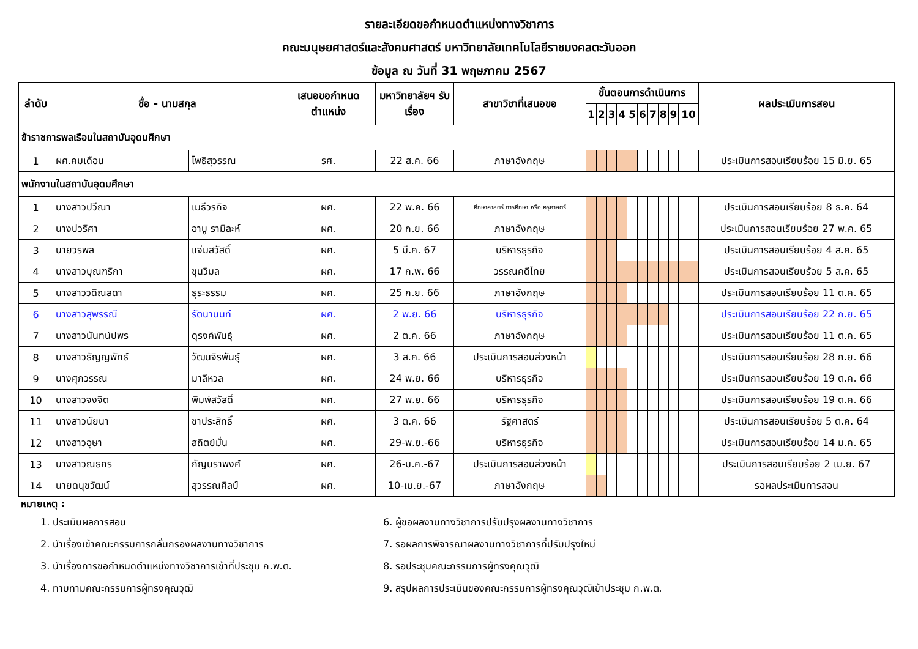รายละเอียดขอกำหนดตำแหน่งทางวิชาการ
คณะมนุษยศาสตร์และสังคมศาสตร์ มหาวิทยาลัยเทคโนโลยีราชมงคลตะวันออก
ข้อมูล ณ วันที่ 31 พฤษภาคม 2567
| ลำดับ | ชื่อ - นามสกุล | | เสนอขอกำหนดตำแหน่ง | มหาวิทยาลัยฯ รับเรื่อง | สาขาวิชาที่เสนอขอ | ขั้นตอนการดำเนินการ | | | | | | | | | | ผลประเมินการสอน |
| --- | --- | --- | --- | --- | --- | --- | --- | --- | --- | --- | --- | --- | --- | --- | --- | --- |
| | | | | | | 1 | 2 | 3 | 4 | 5 | 6 | 7 | 8 | 9 | 10 | |
| ข้าราชการพลเรือนในสถาบันอุดมศึกษา | | | | | | | | | | | | | | | | |
| 1 | ผศ.คมเดือน | โพธิสุวรรณ | รศ. | 22 ส.ค. 66 | ภาษาอังกฤษ | | | | | | | | | | | ประเมินการสอนเรียบร้อย 15 มิ.ย. 65 |
| พนักงานในสถาบันอุดมศึกษา | | | | | | | | | | | | | | | | |
| 1 | นางสาวปวีณา | เมธีวรกิจ | ผศ. | 22 พ.ค. 66 | ศึกษาศาสตร์ การศึกษา หรือ ครุศาสตร์ | | | | | | | | | | | ประเมินการสอนเรียบร้อย 8 ธ.ค. 64 |
| 2 | นางปวริศา | อาบู รามิละห์ | ผศ. | 20 ก.ย. 66 | ภาษาอังกฤษ | | | | | | | | | | | ประเมินการสอนเรียบร้อย 27 พ.ค. 65 |
| 3 | นายวรพล | แจ่มสวัสดิ์ | ผศ. | 5 มี.ค. 67 | บริหารธุรกิจ | | | | | | | | | | | ประเมินการสอนเรียบร้อย 4 ส.ค. 65 |
| 4 | นางสาวบุณฑริกา | ขุนวิมล | ผศ. | 17 ก.พ. 66 | วรรณคดีไทย | | | | | | | | | | | ประเมินการสอนเรียบร้อย 5 ส.ค. 65 |
| 5 | นางสาววดิณลดา | ธุระธรรม | ผศ. | 25 ก.ย. 66 | ภาษาอังกฤษ | | | | | | | | | | | ประเมินการสอนเรียบร้อย 11 ต.ค. 65 |
| 6 | นางสาวสุพรรณี | รัตนานนท์ | ผศ. | 2 พ.ย. 66 | บริหารธุรกิจ | | | | | | | | | | | ประเมินการสอนเรียบร้อย 22 ก.ย. 65 |
| 7 | นางสาวนันทน์ปพร | ดุรงค์พันธุ์ | ผศ. | 2 ต.ค. 66 | ภาษาอังกฤษ | | | | | | | | | | | ประเมินการสอนเรียบร้อย 11 ต.ค. 65 |
| 8 | นางสาวธัญญพัทธ์ | วัฒนจิรพันธุ์ | ผศ. | 3 ส.ค. 66 | ประเมินการสอนล่วงหน้า | | | | | | | | | | | ประเมินการสอนเรียบร้อย 28 ก.ย. 66 |
| 9 | นางศุภวรรณ | มาลีหวล | ผศ. | 24 พ.ย. 66 | บริหารธุรกิจ | | | | | | | | | | | ประเมินการสอนเรียบร้อย 19 ต.ค. 66 |
| 10 | นางสาวจงจิต | พิมพ์สวัสดิ์ | ผศ. | 27 พ.ย. 66 | บริหารธุรกิจ | | | | | | | | | | | ประเมินการสอนเรียบร้อย 19 ต.ค. 66 |
| 11 | นางสาวนัยนา | ชาประสิทธิ์ | ผศ. | 3 ต.ค. 66 | รัฐศาสตร์ | | | | | | | | | | | ประเมินการสอนเรียบร้อย 5 ต.ค. 64 |
| 12 | นางสาวอุษา | สถิตย์มั่น | ผศ. | 29-พ.ย.-66 | บริหารธุรกิจ | | | | | | | | | | | ประเมินการสอนเรียบร้อย 14 ม.ค. 65 |
| 13 | นางสาวณธภร | กัญนราพงศ์ | ผศ. | 26-ม.ค.-67 | ประเมินการสอนล่วงหน้า | | | | | | | | | | | ประเมินการสอนเรียบร้อย 2 เม.ย. 67 |
| 14 | นายดนุชวัฒน์ | สุวรรณศิลป์ | ผศ. | 10-เม.ย.-67 | ภาษาอังกฤษ | | | | | | | | | | | รอผลประเมินการสอน |
หมายเหตุ :
1. ประเมินผลการสอน
2. นำเรื่องเข้าคณะกรรมการกลั่นกรองผลงานทางวิชาการ
3. นำเรื่องการขอกำหนดตำแหน่งทางวิชาการเข้าที่ประชุม ก.พ.ต.
4. ทาบทามคณะกรรมการผู้ทรงคุณวุฒิ
6. ผู้ขอผลงานทางวิชาการปรับปรุงผลงานทางวิชาการ
7. รอผลการพิจารณาผลงานทางวิชาการที่ปรับปรุงใหม่
8. รอประชุมคณะกรรมการผู้ทรงคุณวุฒิ
9. สรุปผลการประเมินของคณะกรรมการผู้ทรงคุณวุฒิเข้าประชุม ก.พ.ต.